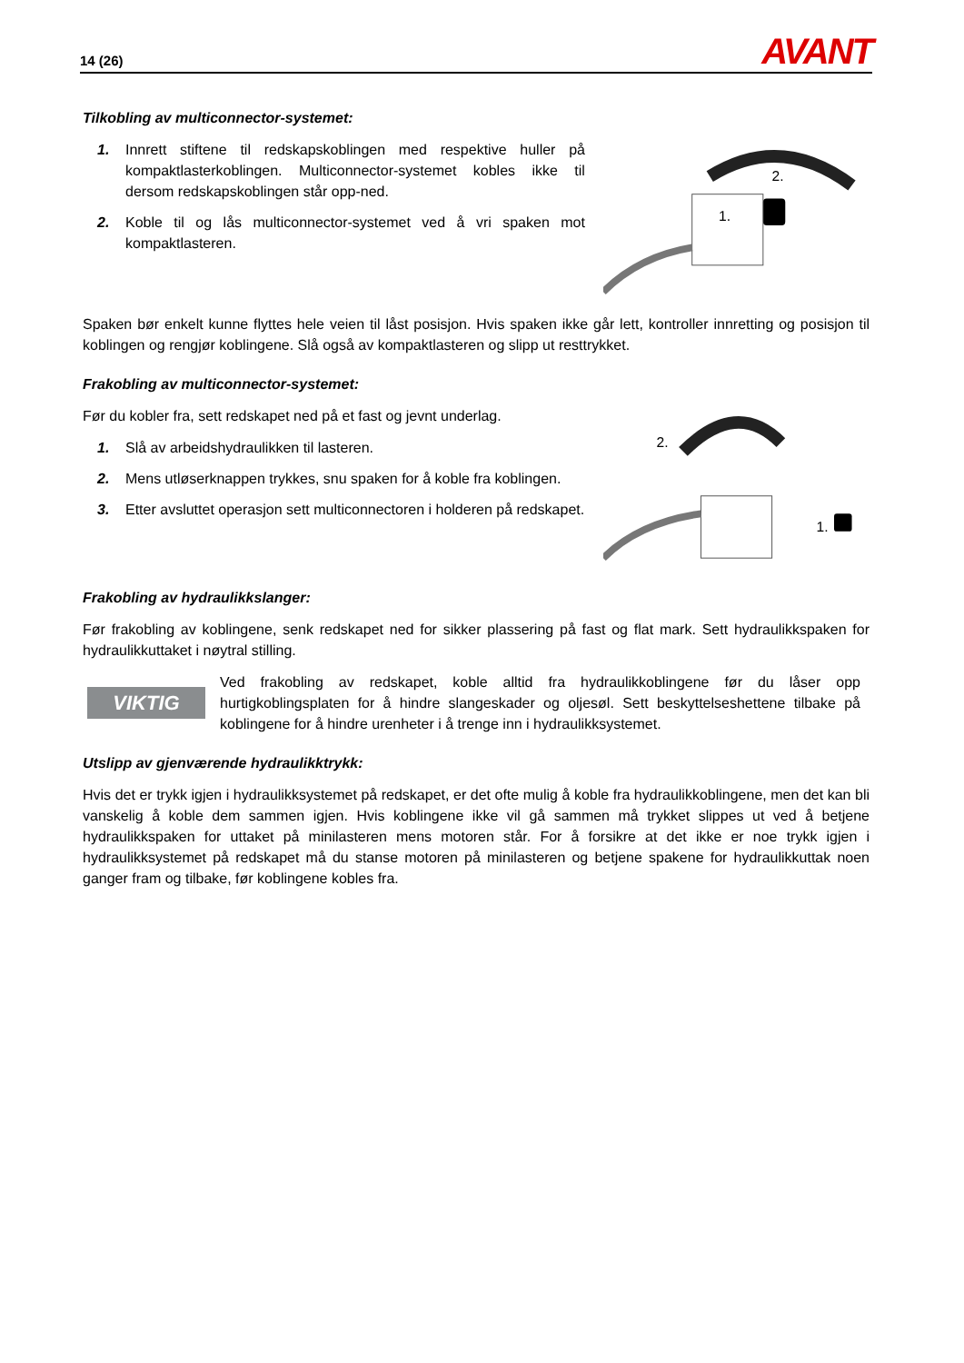14 (26) AVANT
Tilkobling av multiconnector-systemet:
1. Innrett stiftene til redskapskoblingen med respektive huller på kompaktlasterkoblingen. Multiconnector-systemet kobles ikke til dersom redskapskoblingen står opp-ned.
2. Koble til og lås multiconnector-systemet ved å vri spaken mot kompaktlasteren.
2.
1.
Spaken bør enkelt kunne flyttes hele veien til låst posisjon. Hvis spaken ikke går lett, kontroller innretting og posisjon til koblingen og rengjør koblingene. Slå også av kompaktlasteren og slipp ut resttrykket.
Frakobling av multiconnector-systemet:
Før du kobler fra, sett redskapet ned på et fast og jevnt underlag.
1. Slå av arbeidshydraulikken til lasteren.
2. Mens utløserknappen trykkes, snu spaken for å koble fra koblingen.
3. Etter avsluttet operasjon sett multiconnectoren i holderen på redskapet.
2.
1.
Frakobling av hydraulikkslanger:
Før frakobling av koblingene, senk redskapet ned for sikker plassering på fast og flat mark. Sett hydraulikkspaken for hydraulikkuttaket i nøytral stilling.
VIKTIG
Ved frakobling av redskapet, koble alltid fra hydraulikkoblingene før du låser opp hurtigkoblingsplaten for å hindre slangeskader og oljesøl. Sett beskyttelseshettene tilbake på koblingene for å hindre urenheter i å trenge inn i hydraulikksystemet.
Utslipp av gjenværende hydraulikktrykk:
Hvis det er trykk igjen i hydraulikksystemet på redskapet, er det ofte mulig å koble fra hydraulikkoblingene, men det kan bli vanskelig å koble dem sammen igjen. Hvis koblingene ikke vil gå sammen må trykket slippes ut ved å betjene hydraulikkspaken for uttaket på minilasteren mens motoren står. For å forsikre at det ikke er noe trykk igjen i hydraulikksystemet på redskapet må du stanse motoren på minilasteren og betjene spakene for hydraulikkuttak noen ganger fram og tilbake, før koblingene kobles fra.